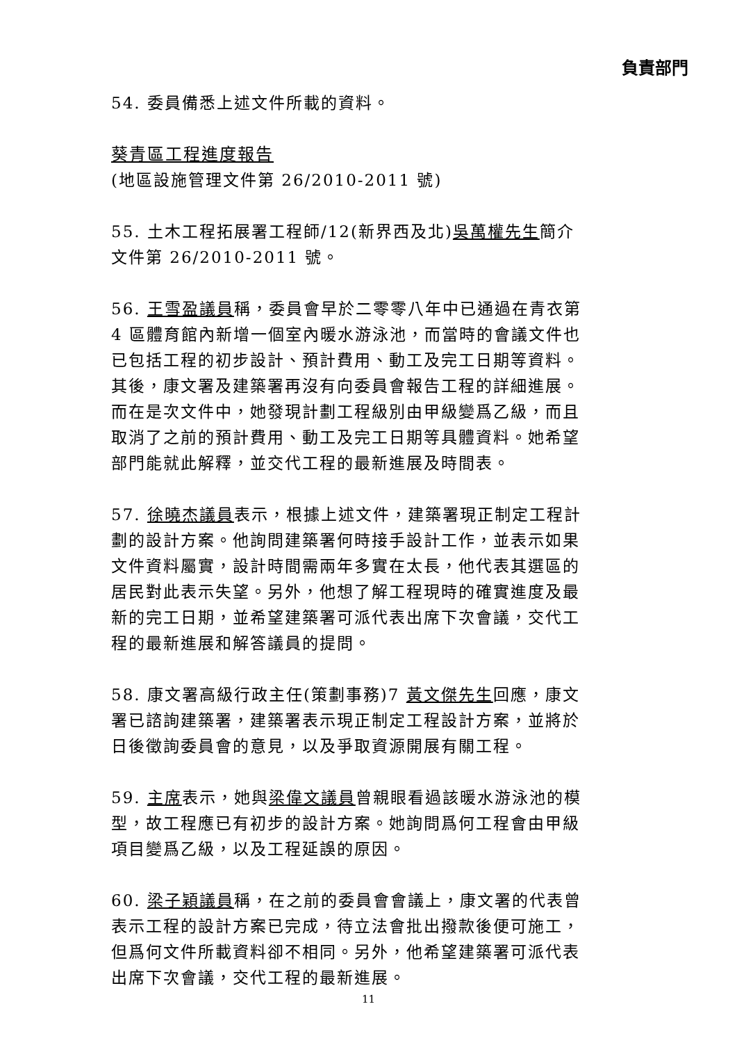負責部門
54. 委員備悉上述文件所載的資料。
葵青區工程進度報告
(地區設施管理文件第 26/2010-2011 號)
55. 土木工程拓展署工程師/12(新界西及北)吳萬權先生簡介文件第 26/2010-2011 號。
56. 王雪盈議員稱，委員會早於二零零八年中已通過在青衣第 4 區體育館內新增一個室內暖水游泳池，而當時的會議文件也已包括工程的初步設計、預計費用、動工及完工日期等資料。其後，康文署及建築署再沒有向委員會報告工程的詳細進展。而在是次文件中，她發現計劃工程級別由甲級變爲乙級，而且取消了之前的預計費用、動工及完工日期等具體資料。她希望部門能就此解釋，並交代工程的最新進展及時間表。
57. 徐曉杰議員表示，根據上述文件，建築署現正制定工程計劃的設計方案。他詢問建築署何時接手設計工作，並表示如果文件資料屬實，設計時間需兩年多實在太長，他代表其選區的居民對此表示失望。另外，他想了解工程現時的確實進度及最新的完工日期，並希望建築署可派代表出席下次會議，交代工程的最新進展和解答議員的提問。
58. 康文署高級行政主任(策劃事務)7 黃文傑先生回應，康文署已諮詢建築署，建築署表示現正制定工程設計方案，並將於日後徵詢委員會的意見，以及爭取資源開展有關工程。
59. 主席表示，她與梁偉文議員曾親眼看過該暖水游泳池的模型，故工程應已有初步的設計方案。她詢問爲何工程會由甲級項目變爲乙級，以及工程延誤的原因。
60. 梁子穎議員稱，在之前的委員會會議上，康文署的代表曾表示工程的設計方案已完成，待立法會批出撥款後便可施工，但爲何文件所載資料卻不相同。另外，他希望建築署可派代表出席下次會議，交代工程的最新進展。
11